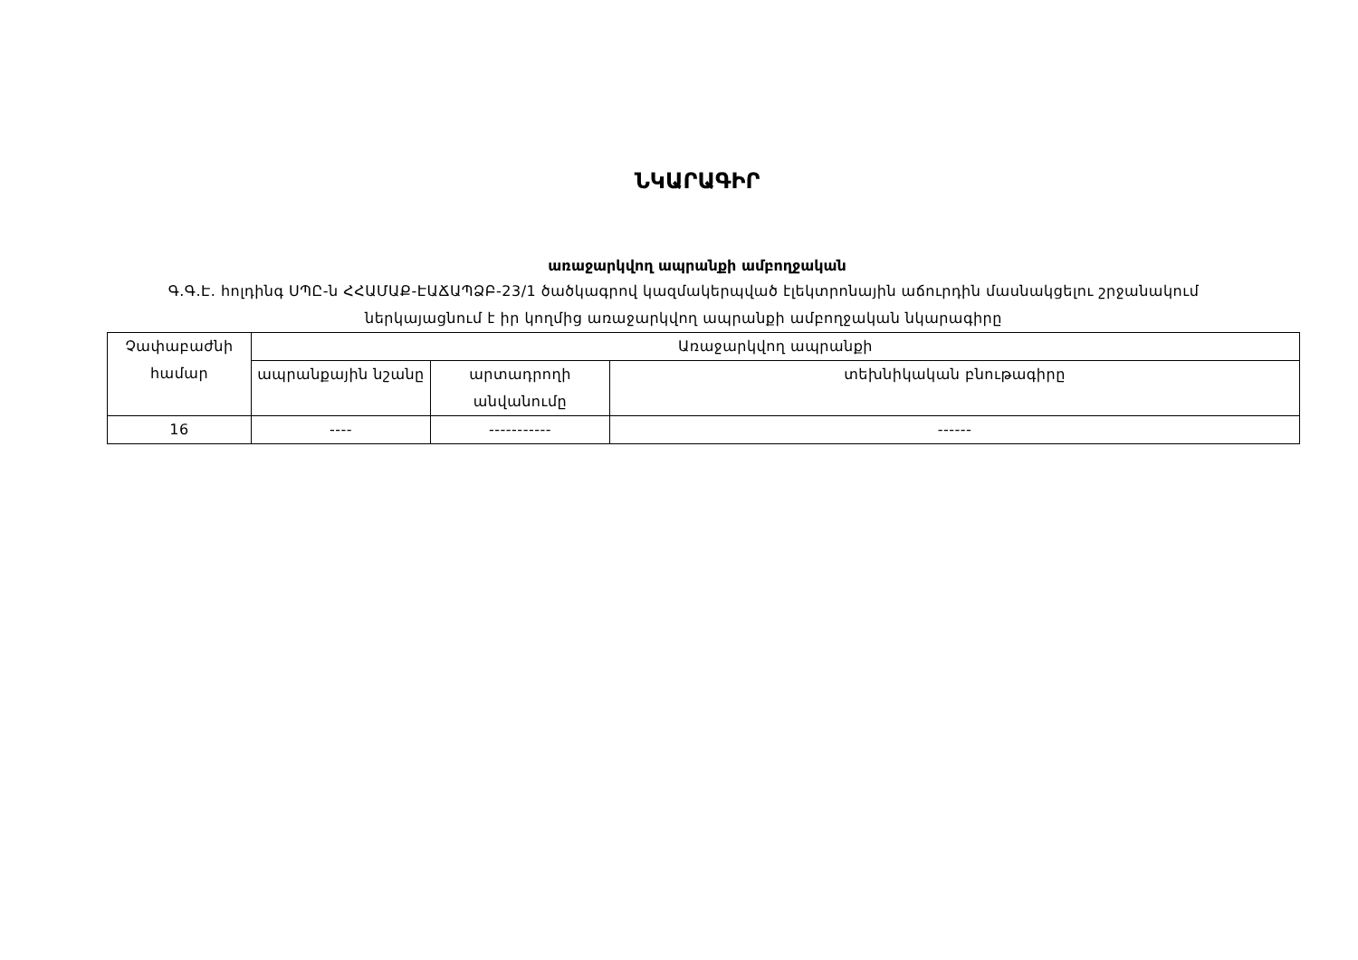ՆԿԱՐԱԳԻՐ
առաջարկվող ապրանքի ամբողջական
Գ.Գ.Է. հոլդինգ ՍՊԸ-ն ՀՀԱՄԱՔ-ԷԱՃԱՊՁԲ-23/1 ծածկագրով կազմակերպված էլեկտրոնային աճուրդին մասնակցելու շրջանակում ներկայացնում է իր կողմից առաջարկվող ապրանքի ամբողջական նկարագիրը
| Չափաբաժնի համար | Առաջարկվող ապրանքի | | |
| --- | --- | --- | --- |
| | ապրանքային նշանը | արտադրողի անվանումը | տեխնիկական բնութագիրը |
| 16 | ---- | ----------- | ------ |